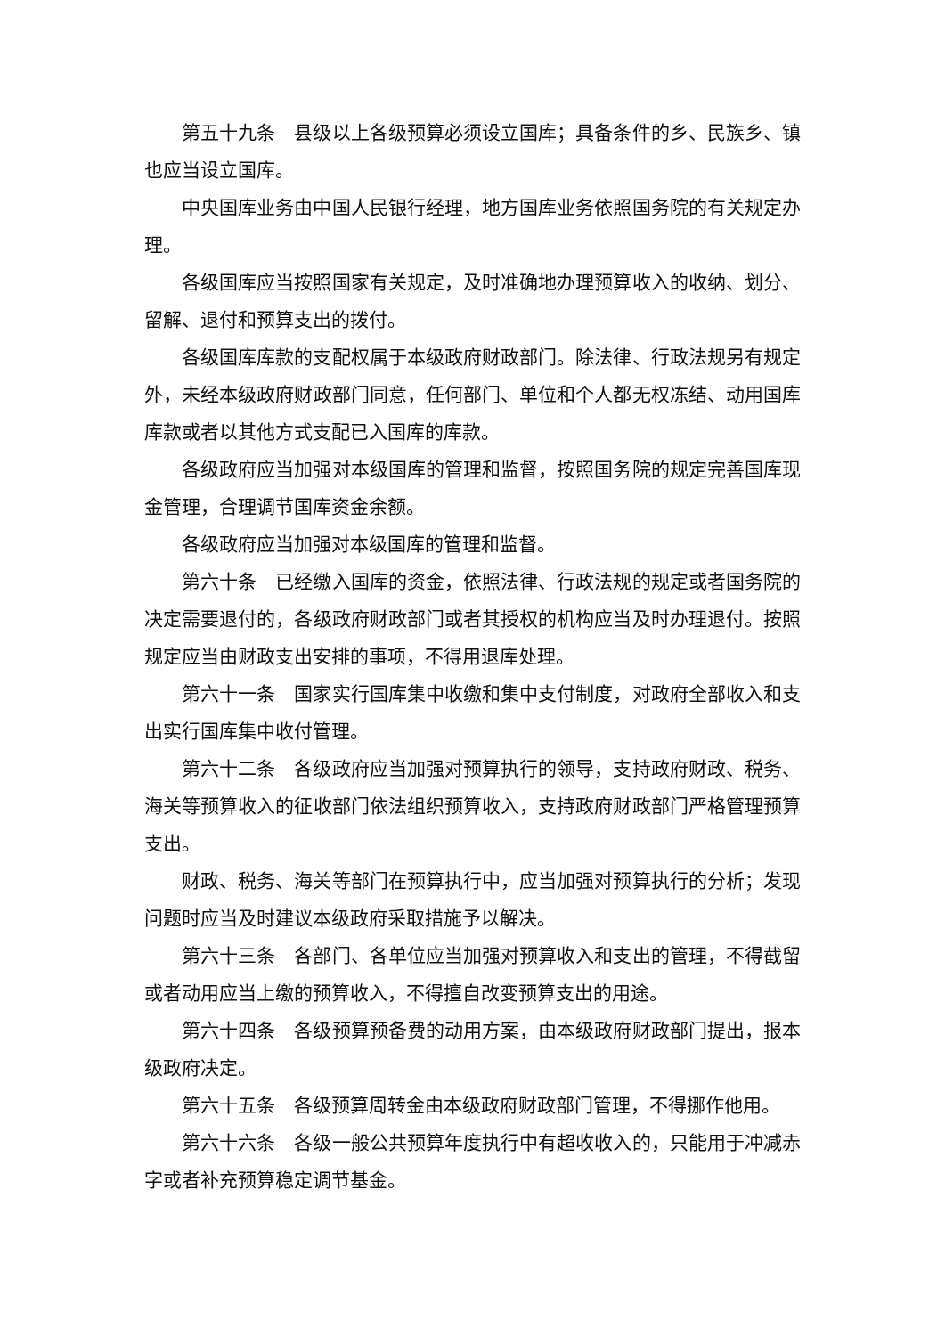第五十九条　县级以上各级预算必须设立国库；具备条件的乡、民族乡、镇也应当设立国库。
中央国库业务由中国人民银行经理，地方国库业务依照国务院的有关规定办理。
各级国库应当按照国家有关规定，及时准确地办理预算收入的收纳、划分、留解、退付和预算支出的拨付。
各级国库库款的支配权属于本级政府财政部门。除法律、行政法规另有规定外，未经本级政府财政部门同意，任何部门、单位和个人都无权冻结、动用国库库款或者以其他方式支配已入国库的库款。
各级政府应当加强对本级国库的管理和监督，按照国务院的规定完善国库现金管理，合理调节国库资金余额。
各级政府应当加强对本级国库的管理和监督。
第六十条　已经缴入国库的资金，依照法律、行政法规的规定或者国务院的决定需要退付的，各级政府财政部门或者其授权的机构应当及时办理退付。按照规定应当由财政支出安排的事项，不得用退库处理。
第六十一条　国家实行国库集中收缴和集中支付制度，对政府全部收入和支出实行国库集中收付管理。
第六十二条　各级政府应当加强对预算执行的领导，支持政府财政、税务、海关等预算收入的征收部门依法组织预算收入，支持政府财政部门严格管理预算支出。
财政、税务、海关等部门在预算执行中，应当加强对预算执行的分析；发现问题时应当及时建议本级政府采取措施予以解决。
第六十三条　各部门、各单位应当加强对预算收入和支出的管理，不得截留或者动用应当上缴的预算收入，不得擅自改变预算支出的用途。
第六十四条　各级预算预备费的动用方案，由本级政府财政部门提出，报本级政府决定。
第六十五条　各级预算周转金由本级政府财政部门管理，不得挪作他用。
第六十六条　各级一般公共预算年度执行中有超收收入的，只能用于冲减赤字或者补充预算稳定调节基金。